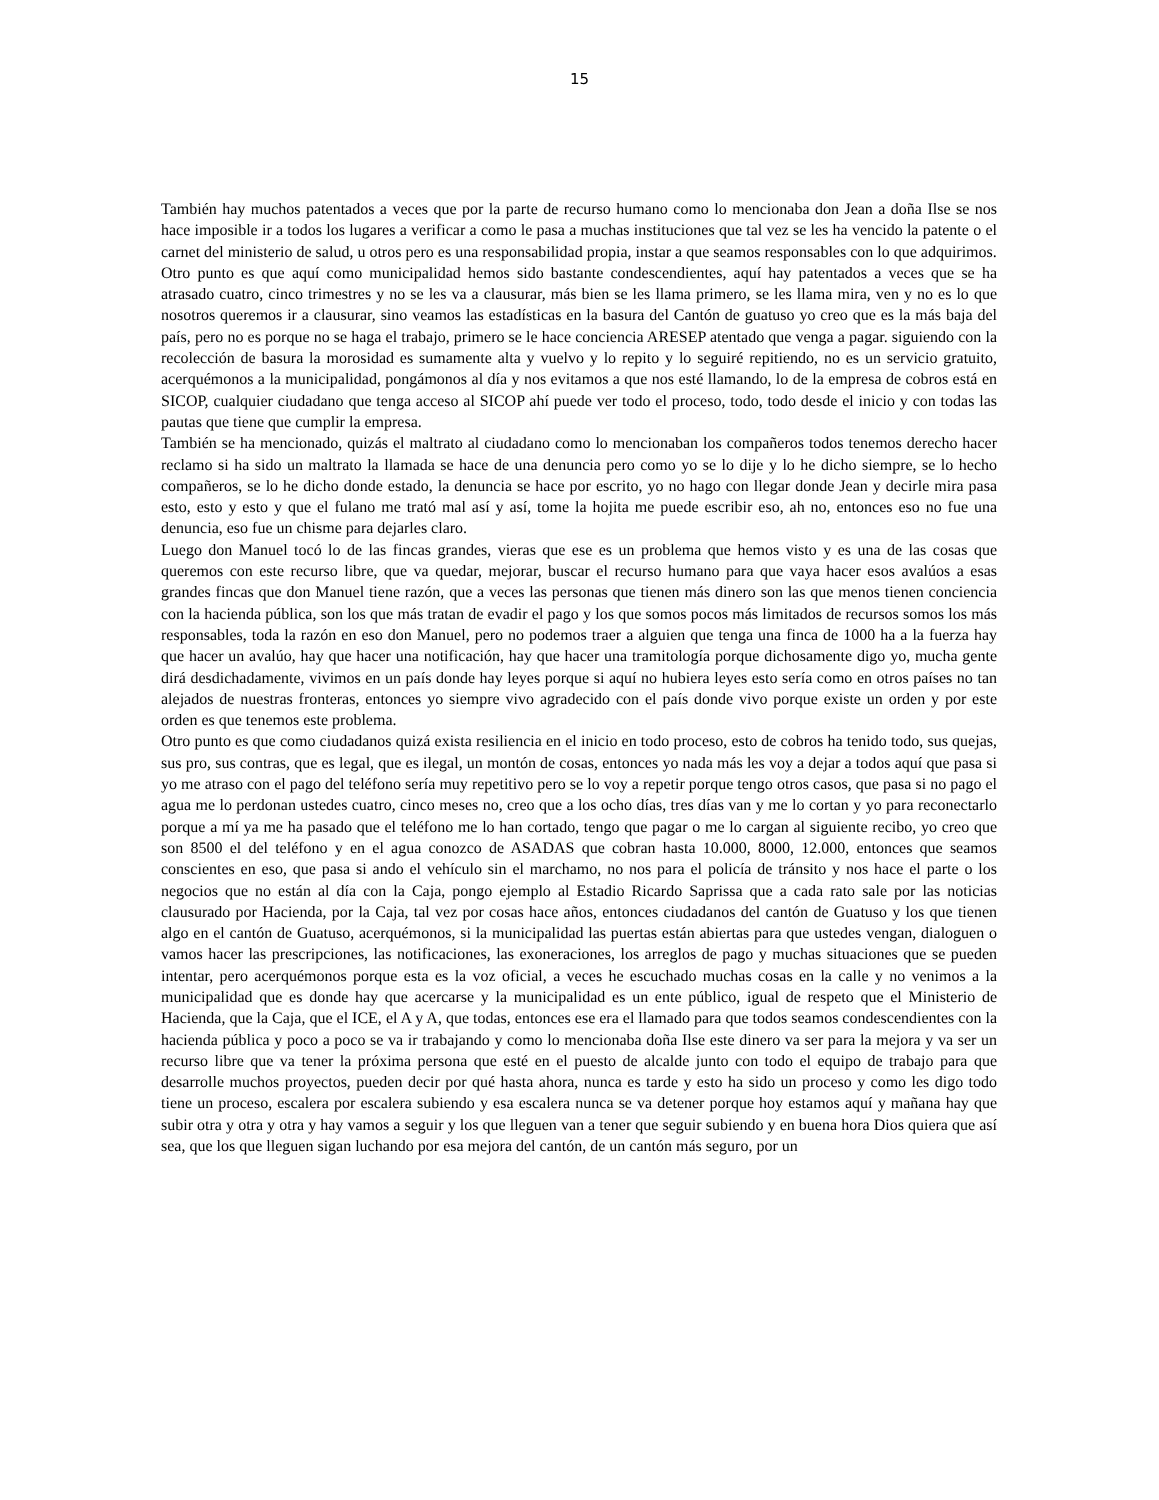15
También hay muchos patentados a veces que por la parte de recurso humano como lo mencionaba don Jean a doña Ilse se nos hace imposible ir a todos los lugares a verificar a como le pasa a muchas instituciones que tal vez se les ha vencido la patente o el carnet del ministerio de salud, u otros pero es una responsabilidad propia, instar a que seamos responsables con lo que adquirimos.
Otro punto es que aquí como municipalidad hemos sido bastante condescendientes, aquí hay patentados a veces que se ha atrasado cuatro, cinco trimestres y no se les va a clausurar, más bien se les llama primero, se les llama mira, ven y no es lo que nosotros queremos ir a clausurar, sino veamos las estadísticas en la basura del Cantón de guatuso yo creo que es la más baja del país, pero no es porque no se haga el trabajo, primero se le hace conciencia ARESEP atentado que venga a pagar. siguiendo con la recolección de basura la morosidad es sumamente alta y vuelvo y lo repito y lo seguiré repitiendo, no es un servicio gratuito, acerquémonos a la municipalidad, pongámonos al día y nos evitamos a que nos esté llamando, lo de la empresa de cobros está en SICOP, cualquier ciudadano que tenga acceso al SICOP ahí puede ver todo el proceso, todo, todo desde el inicio y con todas las pautas que tiene que cumplir la empresa.
También se ha mencionado, quizás el maltrato al ciudadano como lo mencionaban los compañeros todos tenemos derecho hacer reclamo si ha sido un maltrato la llamada se hace de una denuncia pero como yo se lo dije y lo he dicho siempre, se lo hecho compañeros, se lo he dicho donde estado, la denuncia se hace por escrito, yo no hago con llegar donde Jean y decirle mira pasa esto, esto y esto y que el fulano me trató mal así y así, tome la hojita me puede escribir eso, ah no, entonces eso no fue una denuncia, eso fue un chisme para dejarles claro.
Luego don Manuel tocó lo de las fincas grandes, vieras que ese es un problema que hemos visto y es una de las cosas que queremos con este recurso libre, que va quedar, mejorar, buscar el recurso humano para que vaya hacer esos avalúos a esas grandes fincas que don Manuel tiene razón, que a veces las personas que tienen más dinero son las que menos tienen conciencia con la hacienda pública, son los que más tratan de evadir el pago y los que somos pocos más limitados de recursos somos los más responsables, toda la razón en eso don Manuel, pero no podemos traer a alguien que tenga una finca de 1000 ha a la fuerza hay que hacer un avalúo, hay que hacer una notificación, hay que hacer una tramitología porque dichosamente digo yo, mucha gente dirá desdichadamente, vivimos en un país donde hay leyes porque si aquí no hubiera leyes esto sería como en otros países no tan alejados de nuestras fronteras, entonces yo siempre vivo agradecido con el país donde vivo porque existe un orden y por este orden es que tenemos este problema.
Otro punto es que como ciudadanos quizá exista resiliencia en el inicio en todo proceso, esto de cobros ha tenido todo, sus quejas, sus pro, sus contras, que es legal, que es ilegal, un montón de cosas, entonces yo nada más les voy a dejar a todos aquí que pasa si yo me atraso con el pago del teléfono sería muy repetitivo pero se lo voy a repetir porque tengo otros casos, que pasa si no pago el agua me lo perdonan ustedes cuatro, cinco meses no, creo que a los ocho días, tres días van y me lo cortan y yo para reconectarlo porque a mí ya me ha pasado que el teléfono me lo han cortado, tengo que pagar o me lo cargan al siguiente recibo, yo creo que son 8500 el del teléfono y en el agua conozco de ASADAS que cobran hasta 10.000, 8000, 12.000, entonces que seamos conscientes en eso, que pasa si ando el vehículo sin el marchamo, no nos para el policía de tránsito y nos hace el parte o los negocios que no están al día con la Caja, pongo ejemplo al Estadio Ricardo Saprissa que a cada rato sale por las noticias clausurado por Hacienda, por la Caja, tal vez por cosas hace años, entonces ciudadanos del cantón de Guatuso y los que tienen algo en el cantón de Guatuso, acerquémonos, si la municipalidad las puertas están abiertas para que ustedes vengan, dialoguen o vamos hacer las prescripciones, las notificaciones, las exoneraciones, los arreglos de pago y muchas situaciones que se pueden intentar, pero acerquémonos porque esta es la voz oficial, a veces he escuchado muchas cosas en la calle y no venimos a la municipalidad que es donde hay que acercarse y la municipalidad es un ente público, igual de respeto que el Ministerio de Hacienda, que la Caja, que el ICE, el A y A, que todas, entonces ese era el llamado para que todos seamos condescendientes con la hacienda pública y poco a poco se va ir trabajando y como lo mencionaba doña Ilse este dinero va ser para la mejora y va ser un recurso libre que va tener la próxima persona que esté en el puesto de alcalde junto con todo el equipo de trabajo para que desarrolle muchos proyectos, pueden decir por qué hasta ahora, nunca es tarde y esto ha sido un proceso y como les digo todo tiene un proceso, escalera por escalera subiendo y esa escalera nunca se va detener porque hoy estamos aquí y mañana hay que subir otra y otra y otra y hay vamos a seguir y los que lleguen van a tener que seguir subiendo y en buena hora Dios quiera que así sea, que los que lleguen sigan luchando por esa mejora del cantón, de un cantón más seguro, por un